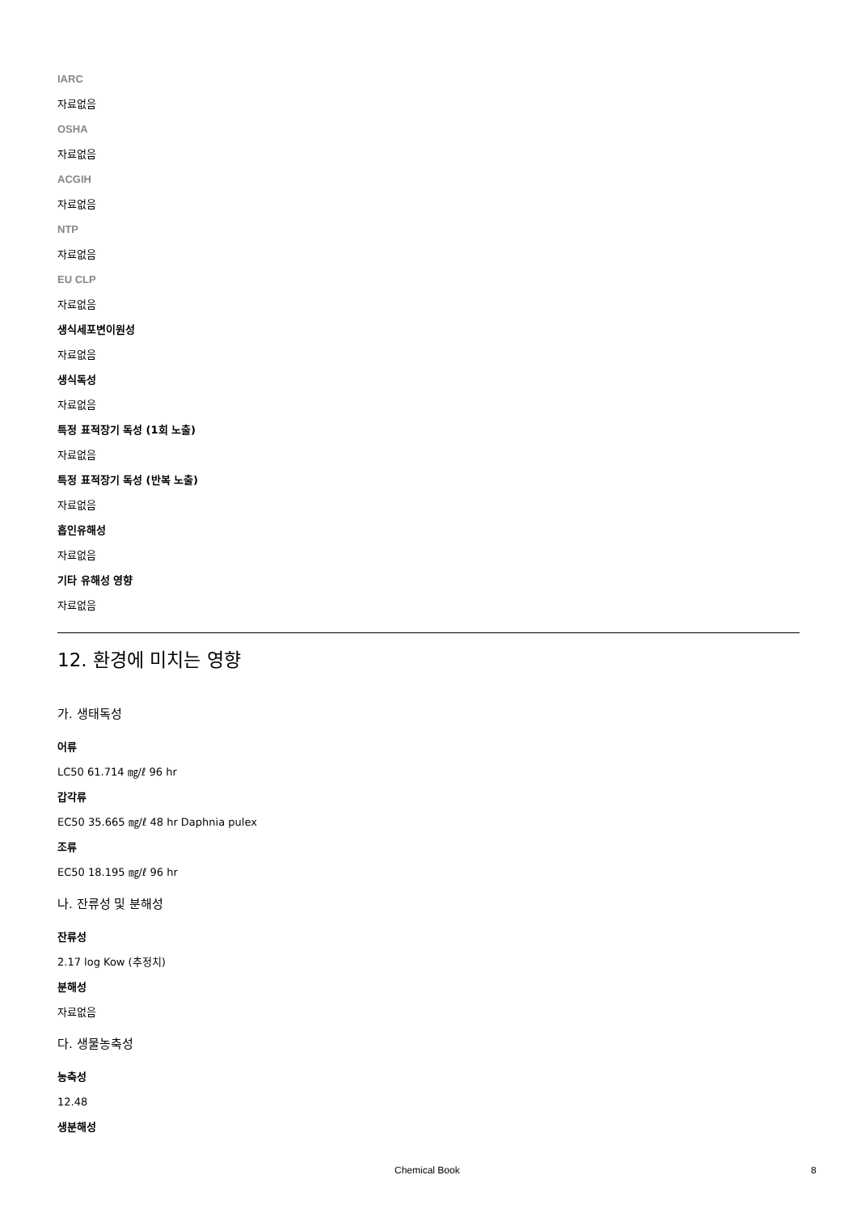IARC
자료없음
OSHA
자료없음
ACGIH
자료없음
NTP
자료없음
EU CLP
자료없음
생식세포변이원성
자료없음
생식독성
자료없음
특정 표적장기 독성 (1회 노출)
자료없음
특정 표적장기 독성 (반복 노출)
자료없음
흡인유해성
자료없음
기타 유해성 영향
자료없음
12. 환경에 미치는 영향
가. 생태독성
어류
LC50 61.714 ㎎/ℓ 96 hr
갑각류
EC50 35.665 ㎎/ℓ 48 hr Daphnia pulex
조류
EC50 18.195 ㎎/ℓ 96 hr
나. 잔류성 및 분해성
잔류성
2.17 log Kow (추정치)
분해성
자료없음
다. 생물농축성
농축성
12.48
생분해성
Chemical Book 8